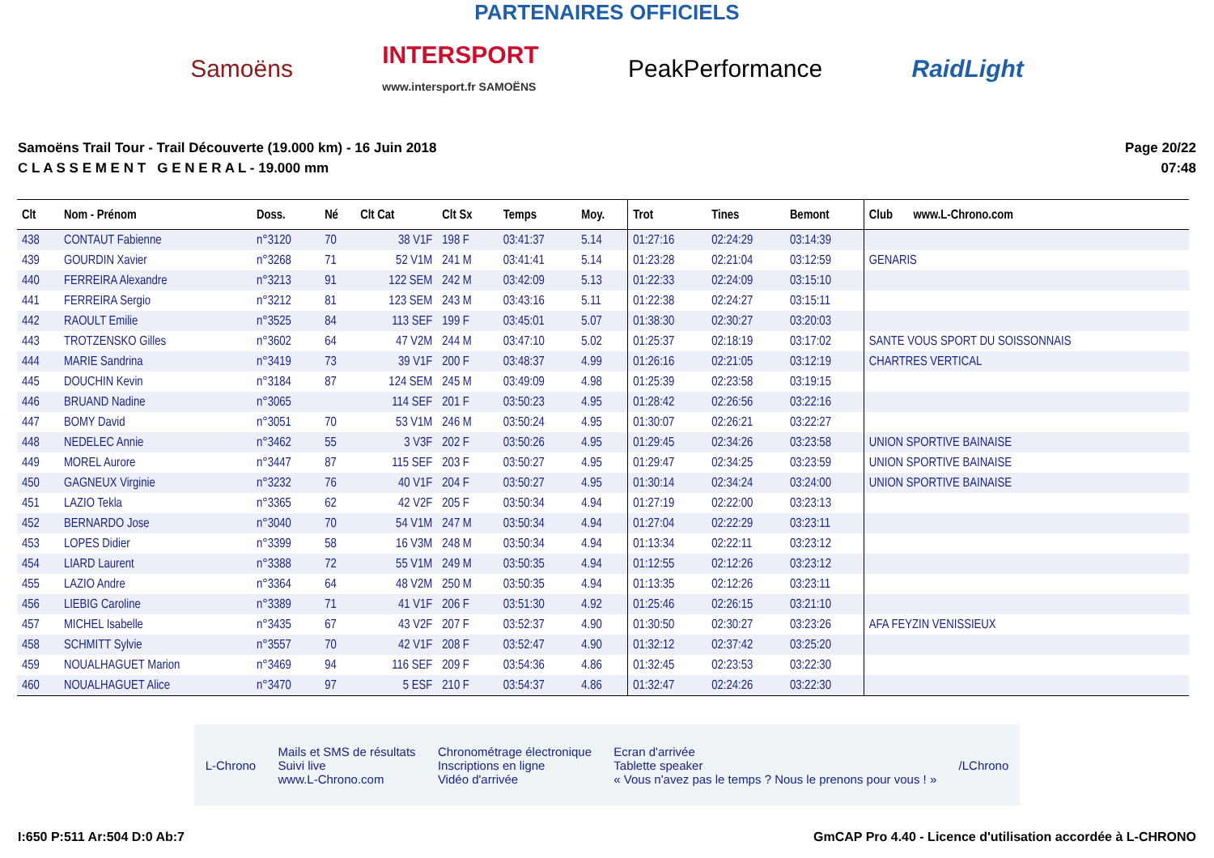PARTENAIRES OFFICIELS
Samoëns INTERSPORT
www.intersport.fr SAMOËNS PeakPerformance RaidLight
Samoëns Trail Tour - Trail Découverte (19.000 km) - 16 Juin 2018
C L A S S E M E N T G E N E R A L - 19.000 mm
Page 20/22
07:48
| Clt | Nom - Prénom | Doss. | Né | Clt Cat | Clt Sx | Temps | Moy. | Trot | Tines | Bemont | Club www.L-Chrono.com |
| --- | --- | --- | --- | --- | --- | --- | --- | --- | --- | --- | --- |
| 438 | CONTAUT Fabienne | n°3120 | 70 | 38 V1F | 198 F | 03:41:37 | 5.14 | 01:27:16 | 02:24:29 | 03:14:39 | |
| 439 | GOURDIN Xavier | n°3268 | 71 | 52 V1M | 241 M | 03:41:41 | 5.14 | 01:23:28 | 02:21:04 | 03:12:59 | GENARIS |
| 440 | FERREIRA Alexandre | n°3213 | 91 | 122 SEM | 242 M | 03:42:09 | 5.13 | 01:22:33 | 02:24:09 | 03:15:10 | |
| 441 | FERREIRA Sergio | n°3212 | 81 | 123 SEM | 243 M | 03:43:16 | 5.11 | 01:22:38 | 02:24:27 | 03:15:11 | |
| 442 | RAOULT Emilie | n°3525 | 84 | 113 SEF | 199 F | 03:45:01 | 5.07 | 01:38:30 | 02:30:27 | 03:20:03 | |
| 443 | TROTZENSKO Gilles | n°3602 | 64 | 47 V2M | 244 M | 03:47:10 | 5.02 | 01:25:37 | 02:18:19 | 03:17:02 | SANTE VOUS SPORT DU SOISSONNAIS |
| 444 | MARIE Sandrina | n°3419 | 73 | 39 V1F | 200 F | 03:48:37 | 4.99 | 01:26:16 | 02:21:05 | 03:12:19 | CHARTRES VERTICAL |
| 445 | DOUCHIN Kevin | n°3184 | 87 | 124 SEM | 245 M | 03:49:09 | 4.98 | 01:25:39 | 02:23:58 | 03:19:15 | |
| 446 | BRUAND Nadine | n°3065 | | 114 SEF | 201 F | 03:50:23 | 4.95 | 01:28:42 | 02:26:56 | 03:22:16 | |
| 447 | BOMY David | n°3051 | 70 | 53 V1M | 246 M | 03:50:24 | 4.95 | 01:30:07 | 02:26:21 | 03:22:27 | |
| 448 | NEDELEC Annie | n°3462 | 55 | 3 V3F | 202 F | 03:50:26 | 4.95 | 01:29:45 | 02:34:26 | 03:23:58 | UNION SPORTIVE BAINAISE |
| 449 | MOREL Aurore | n°3447 | 87 | 115 SEF | 203 F | 03:50:27 | 4.95 | 01:29:47 | 02:34:25 | 03:23:59 | UNION SPORTIVE BAINAISE |
| 450 | GAGNEUX Virginie | n°3232 | 76 | 40 V1F | 204 F | 03:50:27 | 4.95 | 01:30:14 | 02:34:24 | 03:24:00 | UNION SPORTIVE BAINAISE |
| 451 | LAZIO Tekla | n°3365 | 62 | 42 V2F | 205 F | 03:50:34 | 4.94 | 01:27:19 | 02:22:00 | 03:23:13 | |
| 452 | BERNARDO Jose | n°3040 | 70 | 54 V1M | 247 M | 03:50:34 | 4.94 | 01:27:04 | 02:22:29 | 03:23:11 | |
| 453 | LOPES Didier | n°3399 | 58 | 16 V3M | 248 M | 03:50:34 | 4.94 | 01:13:34 | 02:22:11 | 03:23:12 | |
| 454 | LIARD Laurent | n°3388 | 72 | 55 V1M | 249 M | 03:50:35 | 4.94 | 01:12:55 | 02:12:26 | 03:23:12 | |
| 455 | LAZIO Andre | n°3364 | 64 | 48 V2M | 250 M | 03:50:35 | 4.94 | 01:13:35 | 02:12:26 | 03:23:11 | |
| 456 | LIEBIG Caroline | n°3389 | 71 | 41 V1F | 206 F | 03:51:30 | 4.92 | 01:25:46 | 02:26:15 | 03:21:10 | |
| 457 | MICHEL Isabelle | n°3435 | 67 | 43 V2F | 207 F | 03:52:37 | 4.90 | 01:30:50 | 02:30:27 | 03:23:26 | AFA FEYZIN VENISSIEUX |
| 458 | SCHMITT Sylvie | n°3557 | 70 | 42 V1F | 208 F | 03:52:47 | 4.90 | 01:32:12 | 02:37:42 | 03:25:20 | |
| 459 | NOUALHAGUET Marion | n°3469 | 94 | 116 SEF | 209 F | 03:54:36 | 4.86 | 01:32:45 | 02:23:53 | 03:22:30 | |
| 460 | NOUALHAGUET Alice | n°3470 | 97 | 5 ESF | 210 F | 03:54:37 | 4.86 | 01:32:47 | 02:24:26 | 03:22:30 | |
L-Chrono Mails et SMS de résultats
Suivi live
www.L-Chrono.com Chronométrage électronique
Inscriptions en ligne
Vidéo d'arrivée Ecran d'arrivée
Tablette speaker
« Vous n'avez pas le temps ? Nous le prenons pour vous ! » /LChrono
I:650 P:511 Ar:504 D:0 Ab:7 GmCAP Pro 4.40 - Licence d'utilisation accordée à L-CHRONO